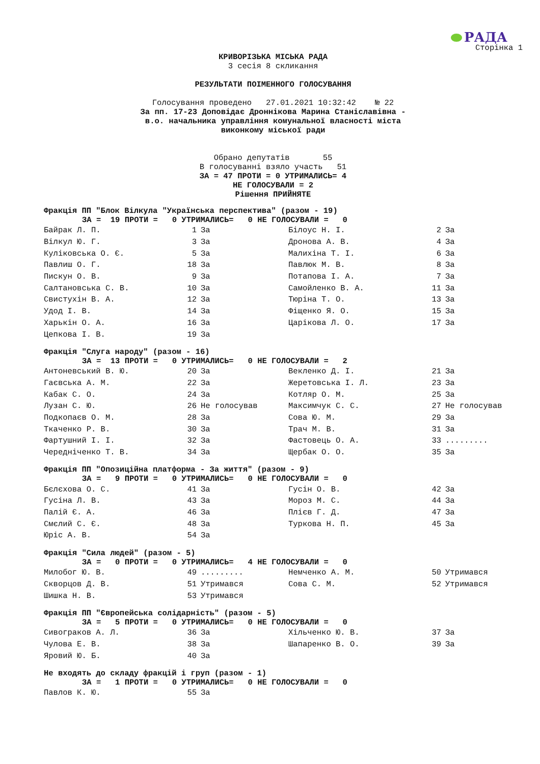РАДА
Сторінка 1
КРИВОРІЗЬКА МІСЬКА РАДА
3 сесія 8 скликання
РЕЗУЛЬТАТИ ПОІМЕННОГО ГОЛОСУВАННЯ
Голосування проведено 27.01.2021 10:32:42 № 22
За пп. 17-23 Доповідає Дроннікова Марина Станіславівна -
в.о. начальника управління комунальної власності міста
виконкому міської ради
Обрано депутатів 55
В голосуванні взяло участь 51
ЗА = 47 ПРОТИ = 0 УТРИМАЛИСЬ= 4
НЕ ГОЛОСУВАЛИ = 2
Рішення ПРИЙНЯТЕ
Фракція ПП "Блок Вілкула "Українська перспектива" (разом - 19)
ЗА = 19 ПРОТИ = 0 УТРИМАЛИСЬ= 0 НЕ ГОЛОСУВАЛИ = 0
| Байрак Л. П. | 1 | За | Білоус Н. І. | 2 | За |
| Вілкул Ю. Г. | 3 | За | Дронова А. В. | 4 | За |
| Куліковська О. Є. | 5 | За | Малихіна Т. І. | 6 | За |
| Павлиш О. Г. | 18 | За | Павлюк М. В. | 8 | За |
| Пискун О. В. | 9 | За | Потапова І. А. | 7 | За |
| Салтановська С. В. | 10 | За | Самойленко В. А. | 11 | За |
| Свистухін В. А. | 12 | За | Тюріна Т. О. | 13 | За |
| Удод І. В. | 14 | За | Фіщенко Я. О. | 15 | За |
| Харькін О. А. | 16 | За | Царікова Л. О. | 17 | За |
| Цепкова І. В. | 19 | За | | | |
Фракція "Слуга народу" (разом - 16)
ЗА = 13 ПРОТИ = 0 УТРИМАЛИСЬ= 0 НЕ ГОЛОСУВАЛИ = 2
| Антоневський В. Ю. | 20 | За | Векленко Д. І. | 21 | За |
| Гаєвська А. М. | 22 | За | Жеретовська І. Л. | 23 | За |
| Кабак С. О. | 24 | За | Котляр О. М. | 25 | За |
| Лузан С. Ю. | 26 | Не голосував | Максимчук С. С. | 27 | Не голосував |
| Подкопаєв О. М. | 28 | За | Сова Ю. М. | 29 | За |
| Ткаченко Р. В. | 30 | За | Трач М. В. | 31 | За |
| Фартушний І. І. | 32 | За | Фастовець О. А. | 33 | ......... |
| Чередніченко Т. В. | 34 | За | Щербак О. О. | 35 | За |
Фракція ПП "Опозиційна платформа - За життя" (разом - 9)
ЗА = 9 ПРОТИ = 0 УТРИМАЛИСЬ= 0 НЕ ГОЛОСУВАЛИ = 0
| Бєлєхова О. С. | 41 | За | Гусін О. В. | 42 | За |
| Гусіна Л. В. | 43 | За | Мороз М. С. | 44 | За |
| Палій Є. А. | 46 | За | Плієв Г. Д. | 47 | За |
| Смєлий С. Є. | 48 | За | Туркова Н. П. | 45 | За |
| Юріс А. В. | 54 | За | | | |
Фракція "Сила людей" (разом - 5)
ЗА = 0 ПРОТИ = 0 УТРИМАЛИСЬ= 4 НЕ ГОЛОСУВАЛИ = 0
| Милобог Ю. В. | 49 | ......... | Немченко А. М. | 50 | Утримався |
| Скворцов Д. В. | 51 | Утримався | Сова С. М. | 52 | Утримався |
| Шишка Н. В. | 53 | Утримався | | | |
Фракція ПП "Європейська солідарність" (разом - 5)
ЗА = 5 ПРОТИ = 0 УТРИМАЛИСЬ= 0 НЕ ГОЛОСУВАЛИ = 0
| Сивограков А. Л. | 36 | За | Хільченко Ю. В. | 37 | За |
| Чулова Е. В. | 38 | За | Шапаренко В. О. | 39 | За |
| Яровий Ю. Б. | 40 | За | | | |
Не входять до складу фракцій і груп (разом - 1)
ЗА = 1 ПРОТИ = 0 УТРИМАЛИСЬ= 0 НЕ ГОЛОСУВАЛИ = 0
| Павлов К. Ю. | 55 | За | | | |